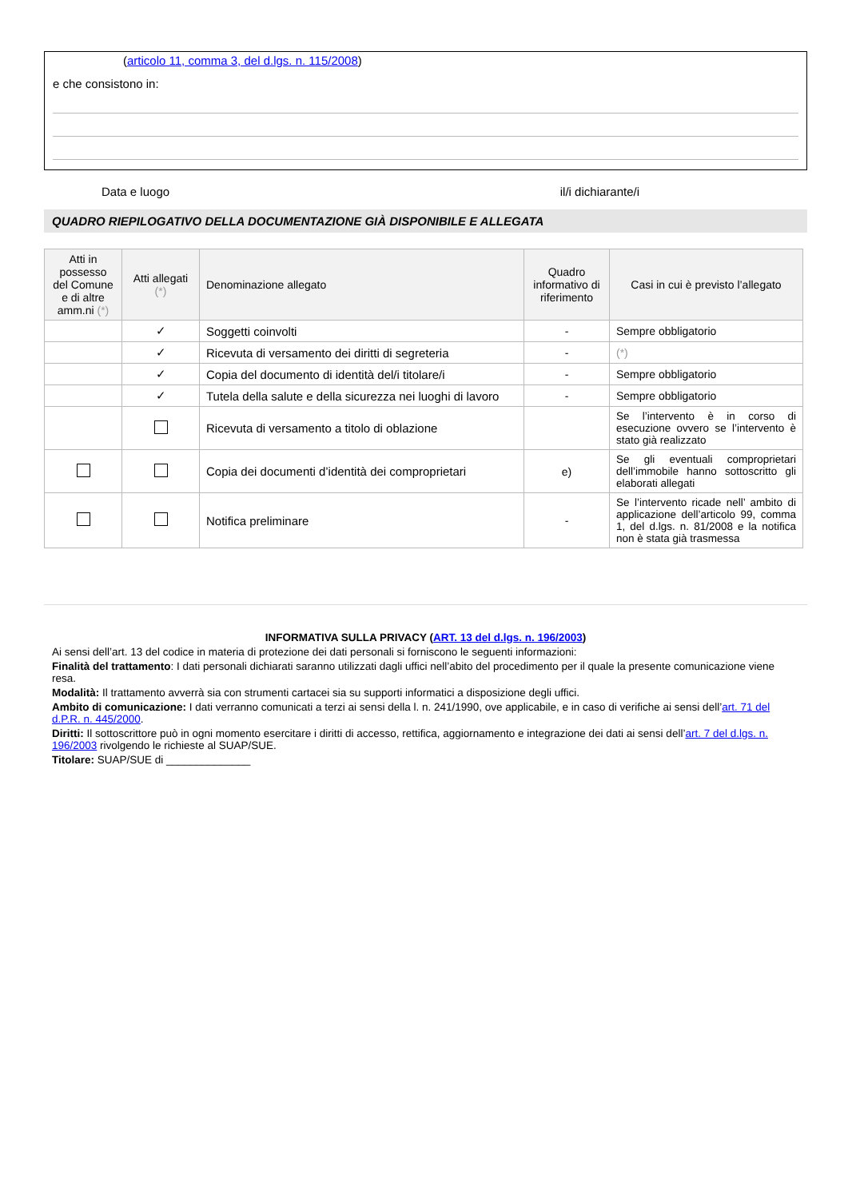(articolo 11, comma 3, del d.lgs. n. 115/2008)
e che consistono in:
Data e luogo il/i dichiarante/i
QUADRO RIEPILOGATIVO DELLA DOCUMENTAZIONE GIÀ DISPONIBILE E ALLEGATA
| Atti in possesso del Comune e di altre amm.ni (*) | Atti allegati (*) | Denominazione allegato | Quadro informativo di riferimento | Casi in cui è previsto l’allegato |
| --- | --- | --- | --- | --- |
| | ✓ | Soggetti coinvolti | - | Sempre obbligatorio |
| | ✓ | Ricevuta di versamento dei diritti di segreteria | - | (*) |
| | ✓ | Copia del documento di identità del/i titolare/i | - | Sempre obbligatorio |
| | ✓ | Tutela della salute e della sicurezza nei luoghi di lavoro | - | Sempre obbligatorio |
| | | Ricevuta di versamento a titolo di oblazione | | Se l’intervento è in corso di esecuzione ovvero se l’intervento è stato già realizzato |
| | | Copia dei documenti d’identità dei comproprietari | e) | Se gli eventuali comproprietari dell’immobile hanno sottoscritto gli elaborati allegati |
| | | Notifica preliminare | - | Se l’intervento ricade nell’ ambito di applicazione dell’articolo 99, comma 1, del d.lgs. n. 81/2008 e la notifica non è stata già trasmessa |
INFORMATIVA SULLA PRIVACY (ART. 13 del d.lgs. n. 196/2003)
Ai sensi dell’art. 13 del codice in materia di protezione dei dati personali si forniscono le seguenti informazioni:
Finalità del trattamento: I dati personali dichiarati saranno utilizzati dagli uffici nell’abito del procedimento per il quale la presente comunicazione viene resa.
Modalità: Il trattamento avverrà sia con strumenti cartacei sia su supporti informatici a disposizione degli uffici.
Ambito di comunicazione: I dati verranno comunicati a terzi ai sensi della l. n. 241/1990, ove applicabile, e in caso di verifiche ai sensi dell’art. 71 del d.P.R. n. 445/2000.
Diritti: Il sottoscrittore può in ogni momento esercitare i diritti di accesso, rettifica, aggiornamento e integrazione dei dati ai sensi dell’art. 7 del d.lgs. n. 196/2003 rivolgendo le richieste al SUAP/SUE.
Titolare: SUAP/SUE di ______________